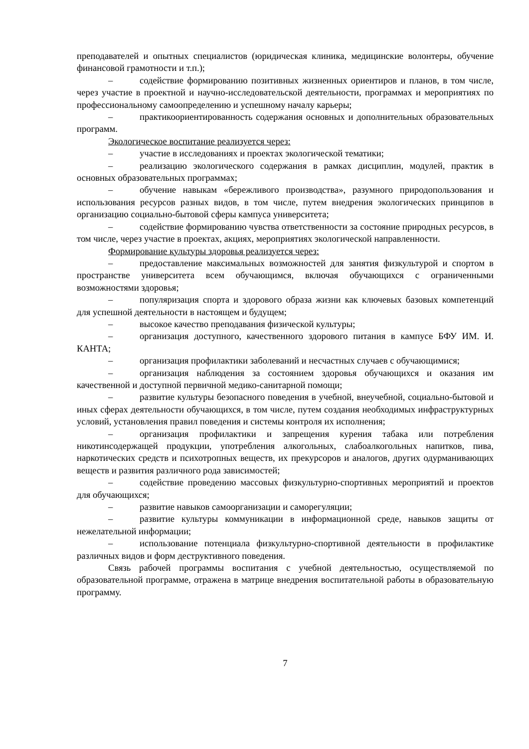преподавателей и опытных специалистов (юридическая клиника, медицинские волонтеры, обучение финансовой грамотности и т.п.);
– содействие формированию позитивных жизненных ориентиров и планов, в том числе, через участие в проектной и научно-исследовательской деятельности, программах и мероприятиях по профессиональному самоопределению и успешному началу карьеры;
– практикоориентированность содержания основных и дополнительных образовательных программ.
Экологическое воспитание реализуется через:
– участие в исследованиях и проектах экологической тематики;
– реализацию экологического содержания в рамках дисциплин, модулей, практик в основных образовательных программах;
– обучение навыкам «бережливого производства», разумного природопользования и использования ресурсов разных видов, в том числе, путем внедрения экологических принципов в организацию социально-бытовой сферы кампуса университета;
– содействие формированию чувства ответственности за состояние природных ресурсов, в том числе, через участие в проектах, акциях, мероприятиях экологической направленности.
Формирование культуры здоровья реализуется через:
– предоставление максимальных возможностей для занятия физкультурой и спортом в пространстве университета всем обучающимся, включая обучающихся с ограниченными возможностями здоровья;
– популяризация спорта и здорового образа жизни как ключевых базовых компетенций для успешной деятельности в настоящем и будущем;
– высокое качество преподавания физической культуры;
– организация доступного, качественного здорового питания в кампусе БФУ ИМ. И. КАНТА;
– организация профилактики заболеваний и несчастных случаев с обучающимися;
– организация наблюдения за состоянием здоровья обучающихся и оказания им качественной и доступной первичной медико-санитарной помощи;
– развитие культуры безопасного поведения в учебной, внеучебной, социально-бытовой и иных сферах деятельности обучающихся, в том числе, путем создания необходимых инфраструктурных условий, установления правил поведения и системы контроля их исполнения;
– организация профилактики и запрещения курения табака или потребления никотинсодержащей продукции, употребления алкогольных, слабоалкогольных напитков, пива, наркотических средств и психотропных веществ, их прекурсоров и аналогов, других одурманивающих веществ и развития различного рода зависимостей;
– содействие проведению массовых физкультурно-спортивных мероприятий и проектов для обучающихся;
– развитие навыков самоорганизации и саморегуляции;
– развитие культуры коммуникации в информационной среде, навыков защиты от нежелательной информации;
– использование потенциала физкультурно-спортивной деятельности в профилактике различных видов и форм деструктивного поведения.
Связь рабочей программы воспитания с учебной деятельностью, осуществляемой по образовательной программе, отражена в матрице внедрения воспитательной работы в образовательную программу.
7